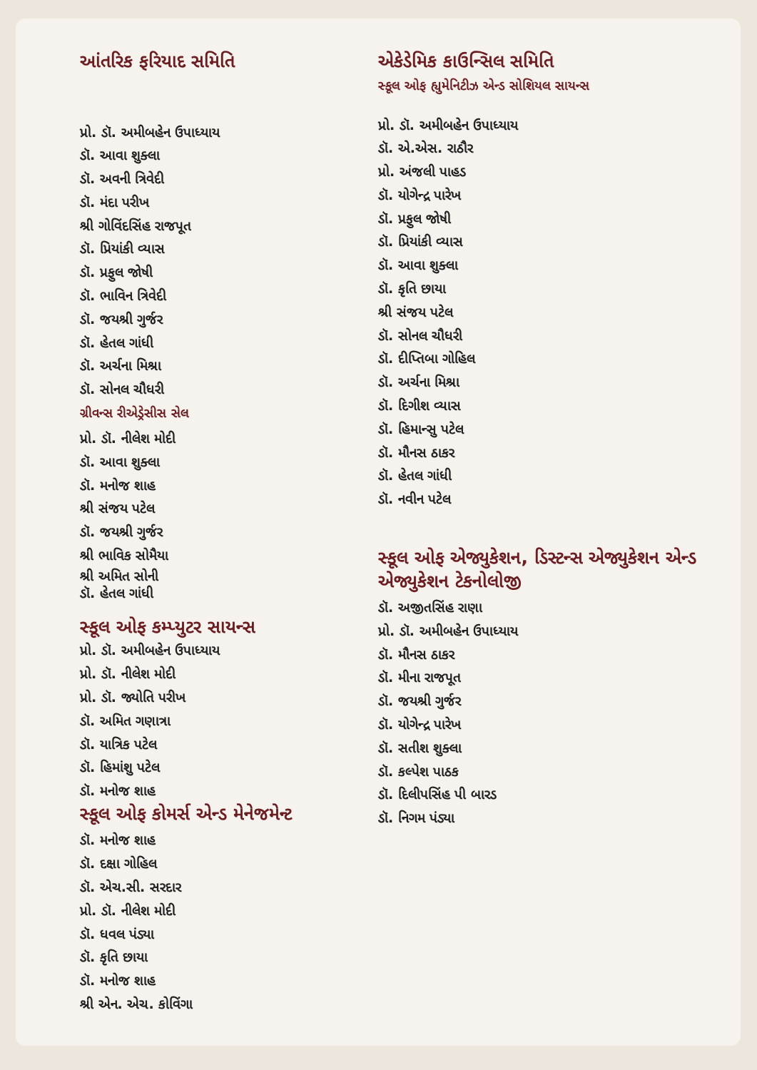આંતરિક ફરિયાદ સમિતિ
પ્રો. ડૉ. અમીબહેન ઉપાધ્યાય
ડૉ. આવા શુક્લા
ડૉ. અવની ત્રિવેદી
ડૉ. મંદા પરીખ
શ્રી ગોવિંદસિંહ રાજપૂત
ડૉ. પ્રિયાંકી વ્યાસ
ડૉ. પ્રફુલ જોષી
ડૉ. ભાવિન ત્રિવેદી
ડૉ. જયશ્રી ગુર્જર
ડૉ. હેતલ ગાંધી
ડૉ. અર્ચના મિશ્રા
ડૉ. સોનલ ચૌધરી
ગ્રીવન્સ રીએડ્રેસીસ સેલ
પ્રો. ડૉ. નીલેશ મોદી
ડૉ. આવા શુક્લા
ડૉ. મનોજ શાહ
શ્રી સંજય પટેલ
ડૉ. જયશ્રી ગુર્જર
શ્રી ભાવિક સોમૈયા
શ્રી અમિત સોની
ડૉ. હેતલ ગાંધી
સ્કૂલ ઓફ કમ્પ્યુટર સાયન્સ
પ્રો. ડૉ. અમીબહેન ઉપાધ્યાય
પ્રો. ડૉ. નીલેશ મોદી
પ્રો. ડૉ. જ્યોતિ પરીખ
ડૉ. અમિત ગણાત્રા
ડૉ. યાત્રિક પટેલ
ડૉ. હિમાંશુ પટેલ
ડૉ. મનોજ શાહ
સ્કૂલ ઓફ કોમર્સ એન્ડ મેનેજમેન્ટ
ડૉ. મનોજ શાહ
ડૉ. દક્ષા ગોહિલ
ડૉ. એચ.સી. સરદાર
પ્રો. ડૉ. નીલેશ મોદી
ડૉ. ધવલ પંડ્યા
ડૉ. કૃતિ છાયા
ડૉ. મનોજ શાહ
શ્રી એન. એચ. કોવિંગા
એકેડેમિક કાઉન્સિલ સમિતિ
સ્કૂલ ઓફ હ્યુમેનિટીઝ એન્ડ સોશિયલ સાયન્સ
પ્રો. ડૉ. અમીબહેન ઉપાધ્યાય
ડૉ. એ.એસ. રાઠૌર
પ્રો. અંજલી પાહડ
ડૉ. યોગેન્દ્ર પારેખ
ડૉ. પ્રફુલ જોષી
ડૉ. પ્રિયાંકી વ્યાસ
ડૉ. આવા શુક્લા
ડૉ. કૃતિ છાયા
શ્રી સંજય પટેલ
ડૉ. સોનલ ચૌધરી
ડૉ. દીપ્તિબા ગોહિલ
ડૉ. અર્ચના મિશ્રા
ડૉ. દિગીશ વ્યાસ
ડૉ. હિમાન્સુ પટેલ
ડૉ. મૌનસ ઠાકર
ડૉ. હેતલ ગાંધી
ડૉ. નવીન પટેલ
સ્કૂલ ઓફ એજ્યુકેશન, ડિસ્ટન્સ એજ્યુકેશન એન્ડ એજ્યુકેશન ટેકનોલોજી
ડૉ. અજીતસિંહ રાણા
પ્રો. ડૉ. અમીબહેન ઉપાધ્યાય
ડૉ. મૌનસ ઠાકર
ડૉ. મીના રાજપૂત
ડૉ. જયશ્રી ગુર્જર
ડૉ. યોગેન્દ્ર પારેખ
ડૉ. સતીશ શુક્લા
ડૉ. કલ્પેશ પાઠક
ડૉ. દિલીપસિંહ પી બારડ
ડૉ. નિગમ પંડ્યા